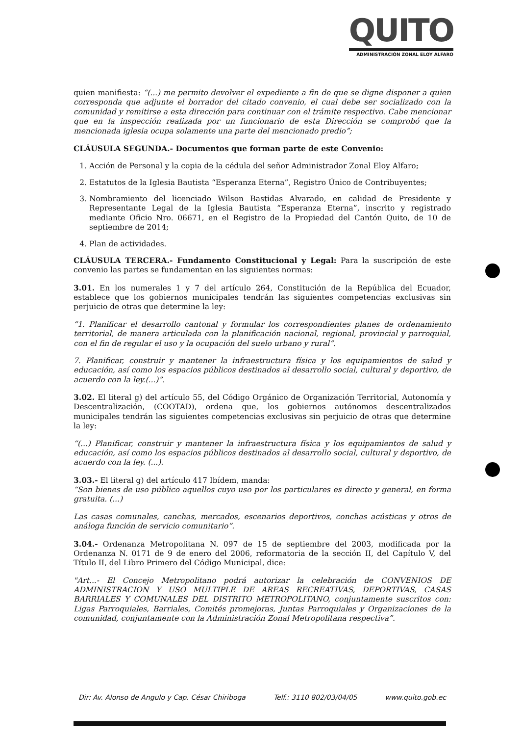QUITO
ADMINISTRACIÓN ZONAL ELOY ALFARO
quien manifiesta: “(...) me permito devolver el expediente a fin de que se digne disponer a quien corresponda que adjunte el borrador del citado convenio, el cual debe ser socializado con la comunidad y remitirse a esta dirección para continuar con el trámite respectivo. Cabe mencionar que en la inspección realizada por un funcionario de esta Dirección se comprobó que la mencionada iglesia ocupa solamente una parte del mencionado predio”;
CLÁUSULA SEGUNDA.- Documentos que forman parte de este Convenio:
1. Acción de Personal y la copia de la cédula del señor Administrador Zonal Eloy Alfaro;
2. Estatutos de la Iglesia Bautista “Esperanza Eterna”, Registro Único de Contribuyentes;
3. Nombramiento del licenciado Wilson Bastidas Alvarado, en calidad de Presidente y Representante Legal de la Iglesia Bautista “Esperanza Eterna”, inscrito y registrado mediante Oficio Nro. 06671, en el Registro de la Propiedad del Cantón Quito, de 10 de septiembre de 2014;
4. Plan de actividades.
CLÁUSULA TERCERA.- Fundamento Constitucional y Legal: Para la suscripción de este convenio las partes se fundamentan en las siguientes normas:
3.01. En los numerales 1 y 7 del artículo 264, Constitución de la República del Ecuador, establece que los gobiernos municipales tendrán las siguientes competencias exclusivas sin perjuicio de otras que determine la ley:
“1. Planificar el desarrollo cantonal y formular los correspondientes planes de ordenamiento territorial, de manera articulada con la planificación nacional, regional, provincial y parroquial, con el fin de regular el uso y la ocupación del suelo urbano y rural”.
7. Planificar, construir y mantener la infraestructura física y los equipamientos de salud y educación, así como los espacios públicos destinados al desarrollo social, cultural y deportivo, de acuerdo con la ley.(...)”.
3.02. El literal g) del artículo 55, del Código Orgánico de Organización Territorial, Autonomía y Descentralización, (COOTAD), ordena que, los gobiernos autónomos descentralizados municipales tendrán las siguientes competencias exclusivas sin perjuicio de otras que determine la ley:
“(...) Planificar, construir y mantener la infraestructura física y los equipamientos de salud y educación, así como los espacios públicos destinados al desarrollo social, cultural y deportivo, de acuerdo con la ley. (...).
3.03.- El literal g) del artículo 417 Ibídem, manda:
“Son bienes de uso público aquellos cuyo uso por los particulares es directo y general, en forma gratuita. (...)
Las casas comunales, canchas, mercados, escenarios deportivos, conchas acústicas y otros de análoga función de servicio comunitario”.
3.04.- Ordenanza Metropolitana N. 097 de 15 de septiembre del 2003, modificada por la Ordenanza N. 0171 de 9 de enero del 2006, reformatoria de la sección II, del Capítulo V, del Título II, del Libro Primero del Código Municipal, dice:
"Art...- El Concejo Metropolitano podrá autorizar la celebración de CONVENIOS DE ADMINISTRACION Y USO MULTIPLE DE AREAS RECREATIVAS, DEPORTIVAS, CASAS BARRIALES Y COMUNALES DEL DISTRITO METROPOLITANO, conjuntamente suscritos con: Ligas Parroquiales, Barriales, Comités promejoras, Juntas Parroquiales y Organizaciones de la comunidad, conjuntamente con la Administración Zonal Metropolitana respectiva”.
Dir: Av. Alonso de Angulo y Cap. César Chiriboga Telf.: 3110 802/03/04/05 www.quito.gob.ec